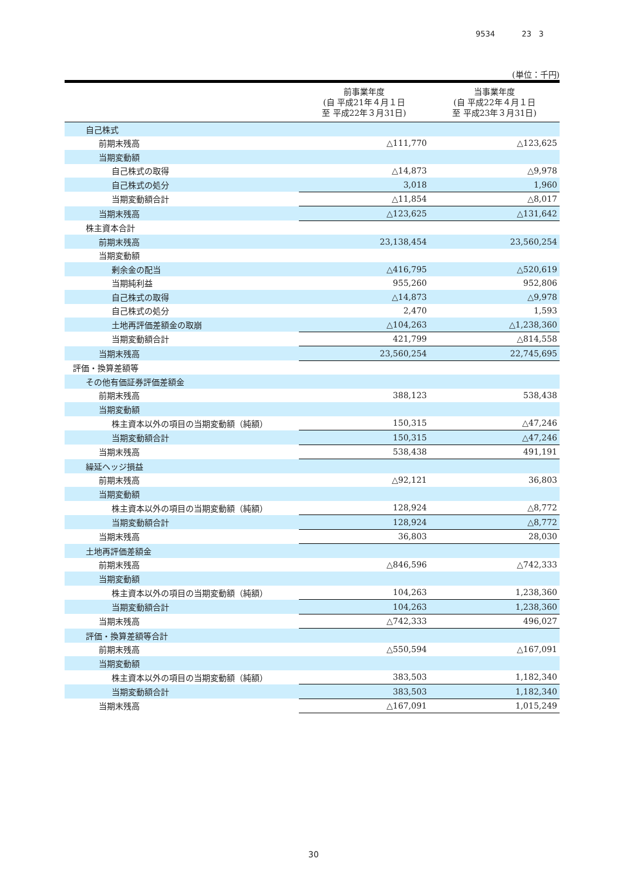9534 23 3
(単位：千円)
| | 前事業年度 (自 平成21年４月１日 至 平成22年３月31日) | 当事業年度 (自 平成22年４月１日 至 平成23年３月31日) |
| --- | --- | --- |
| 自己株式 | | |
| 前期末残高 | △111,770 | △123,625 |
| 当期変動額 | | |
| 自己株式の取得 | △14,873 | △9,978 |
| 自己株式の処分 | 3,018 | 1,960 |
| 当期変動額合計 | △11,854 | △8,017 |
| 当期末残高 | △123,625 | △131,642 |
| 株主資本合計 | | |
| 前期末残高 | 23,138,454 | 23,560,254 |
| 当期変動額 | | |
| 剰余金の配当 | △416,795 | △520,619 |
| 当期純利益 | 955,260 | 952,806 |
| 自己株式の取得 | △14,873 | △9,978 |
| 自己株式の処分 | 2,470 | 1,593 |
| 土地再評価差額金の取崩 | △104,263 | △1,238,360 |
| 当期変動額合計 | 421,799 | △814,558 |
| 当期末残高 | 23,560,254 | 22,745,695 |
| 評価・換算差額等 | | |
| その他有価証券評価差額金 | | |
| 前期末残高 | 388,123 | 538,438 |
| 当期変動額 | | |
| 株主資本以外の項目の当期変動額（純額） | 150,315 | △47,246 |
| 当期変動額合計 | 150,315 | △47,246 |
| 当期末残高 | 538,438 | 491,191 |
| 繰延ヘッジ損益 | | |
| 前期末残高 | △92,121 | 36,803 |
| 当期変動額 | | |
| 株主資本以外の項目の当期変動額（純額） | 128,924 | △8,772 |
| 当期変動額合計 | 128,924 | △8,772 |
| 当期末残高 | 36,803 | 28,030 |
| 土地再評価差額金 | | |
| 前期末残高 | △846,596 | △742,333 |
| 当期変動額 | | |
| 株主資本以外の項目の当期変動額（純額） | 104,263 | 1,238,360 |
| 当期変動額合計 | 104,263 | 1,238,360 |
| 当期末残高 | △742,333 | 496,027 |
| 評価・換算差額等合計 | | |
| 前期末残高 | △550,594 | △167,091 |
| 当期変動額 | | |
| 株主資本以外の項目の当期変動額（純額） | 383,503 | 1,182,340 |
| 当期変動額合計 | 383,503 | 1,182,340 |
| 当期末残高 | △167,091 | 1,015,249 |
30